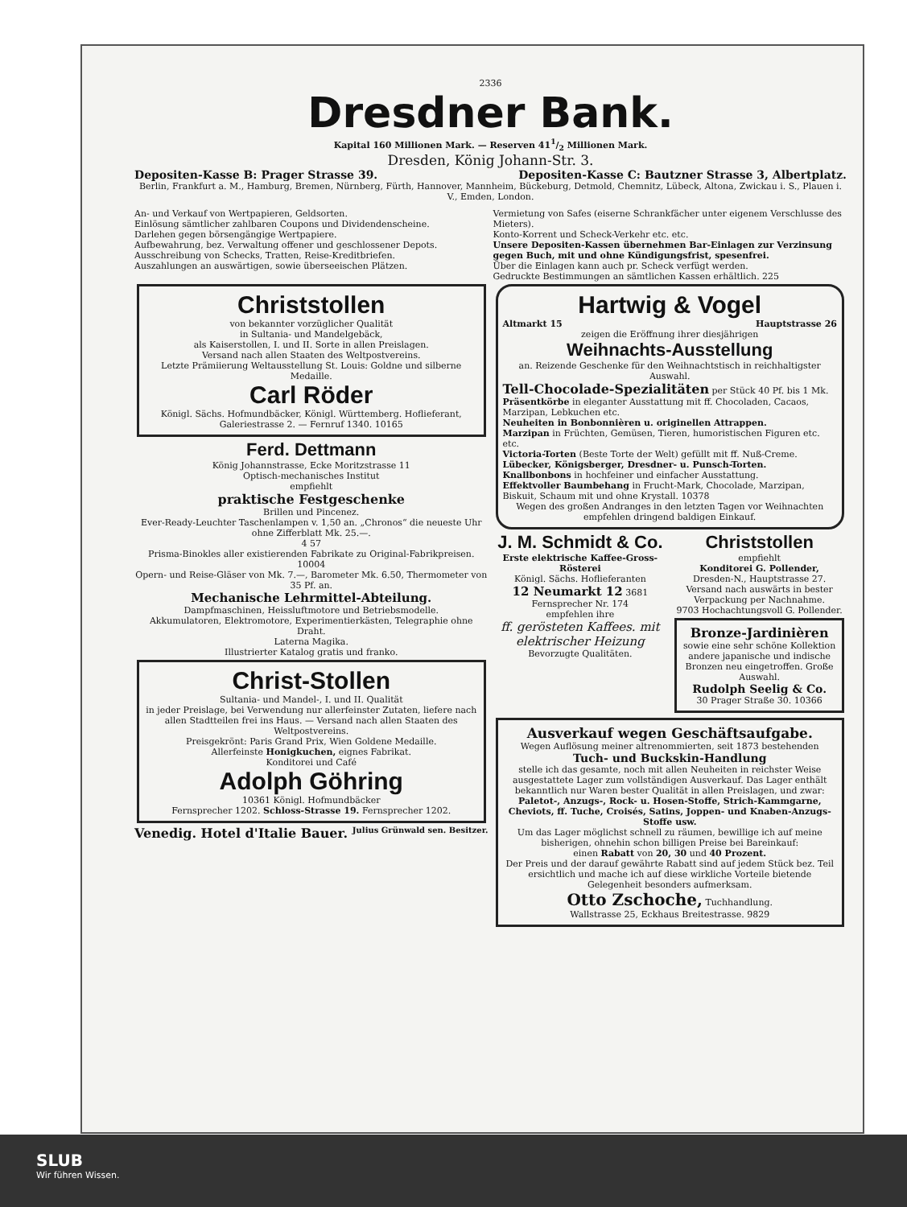2336
Dresdner Bank.
Kapital 160 Millionen Mark. — Reserven 411/2 Millionen Mark.
Dresden, König Johann-Str. 3.
Depositen-Kasse B: Prager Strasse 39. Depositen-Kasse C: Bautzner Strasse 3, Albertplatz.
Berlin, Frankfurt a. M., Hamburg, Bremen, Nürnberg, Fürth, Hannover, Mannheim, Bückeburg, Detmold, Chemnitz, Lübeck, Altona, Zwickau i. S., Plauen i. V., Emden, London.
An- und Verkauf von Wertpapieren, Geldsorten.
Einlösung sämtlicher zahlbaren Coupons und Dividendenscheine.
Darlehen gegen börsengängige Wertpapiere.
Aufbewahrung, bez. Verwaltung offener und geschlossener Depots.
Ausschreibung von Schecks, Tratten, Reise-Kreditbriefen.
Auszahlungen an auswärtigen, sowie überseeischen Plätzen.
Vermietung von Safes (eiserne Schrankfächer unter eigenem Verschlusse des Mieters).
Konto-Korrent und Scheck-Verkehr etc. etc.
Unsere Depositen-Kassen übernehmen Bar-Einlagen zur Verzinsung gegen Buch, mit und ohne Kündigungsfrist, spesenfrei.
Über die Einlagen kann auch pr. Scheck verfügt werden.
Gedruckte Bestimmungen an sämtlichen Kassen erhältlich. 225
Christstollen
von bekannter vorzüglicher Qualität
in Sultania- und Mandelgebäck,
als Kaiserstollen, I. und II. Sorte in allen Preislagen.
Versand nach allen Staaten des Weltpostvereins.
Letzte Prämiierung Weltausstellung St. Louis: Goldne und silberne Medaille.
Carl Röder
Königl. Sächs. Hofmundbäcker, Königl. Württemberg. Hoflieferant,
Galeriestrasse 2. — Fernruf 1340. 10165
Ferd. Dettmann
König Johannstrasse, Ecke Moritzstrasse 11
Optisch-mechanisches Institut
empfiehlt
praktische Festgeschenke
Brillen und Pincenez.
Ever-Ready-Leuchter Taschenlampen v. 1,50 an. „Chronos“ die neueste Uhr ohne Zifferblatt Mk. 25.—.
4 57
Prisma-Binokles aller existierenden Fabrikate zu Original-Fabrikpreisen. 10004
Opern- und Reise-Gläser von Mk. 7.—, Barometer Mk. 6.50, Thermometer von 35 Pf. an.
Mechanische Lehrmittel-Abteilung.
Dampfmaschinen, Heissluftmotore und Betriebsmodelle.
Akkumulatoren, Elektromotore, Experimentierkästen, Telegraphie ohne Draht.
Laterna Magika.
Illustrierter Katalog gratis und franko.
Christ-Stollen
Sultania- und Mandel-, I. und II. Qualität
in jeder Preislage, bei Verwendung nur allerfeinster Zutaten, liefere nach allen Stadtteilen frei ins Haus. — Versand nach allen Staaten des Weltpostvereins.
Preisgekrönt: Paris Grand Prix, Wien Goldene Medaille.
Allerfeinste Honigkuchen, eignes Fabrikat.
Konditorei und Café
Adolph Göhring
10361 Königl. Hofmundbäcker
Fernsprecher 1202. Schloss-Strasse 19. Fernsprecher 1202.
Venedig. Hotel d'Italie Bauer. Julius Grünwald sen. Besitzer.
Hartwig & Vogel
Altmarkt 15 Hauptstrasse 26
zeigen die Eröffnung ihrer diesjährigen
Weihnachts-Ausstellung
an. Reizende Geschenke für den Weihnachtstisch in reichhaltigster Auswahl.
Tell-Chocolade-Spezialitäten per Stück 40 Pf. bis 1 Mk.
Präsentkörbe in eleganter Ausstattung mit ff. Chocoladen, Cacaos, Marzipan, Lebkuchen etc.
Neuheiten in Bonbonnièren u. originellen Attrappen.
Marzipan in Früchten, Gemüsen, Tieren, humoristischen Figuren etc. etc.
Victoria-Torten (Beste Torte der Welt) gefüllt mit ff. Nuß-Creme.
Lübecker, Königsberger, Dresdner- u. Punsch-Torten.
Knallbonbons in hochfeiner und einfacher Ausstattung.
Effektvoller Baumbehang in Frucht-Mark, Chocolade, Marzipan, Biskuit, Schaum mit und ohne Krystall. 10378
Wegen des großen Andranges in den letzten Tagen vor Weihnachten empfehlen dringend baldigen Einkauf.
J. M. Schmidt & Co.
Erste elektrische Kaffee-Gross-Rösterei
Königl. Sächs. Hoflieferanten
12 Neumarkt 12 3681
Fernsprecher Nr. 174
empfehlen ihre
ff. gerösteten Kaffees. mit elektrischer Heizung
Bevorzugte Qualitäten.
Christstollen
empfiehlt
Konditorei G. Pollender,
Dresden-N., Hauptstrasse 27.
Versand nach auswärts in bester Verpackung per Nachnahme.
9703 Hochachtungsvoll G. Pollender.
Bronze-Jardinièren
sowie eine sehr schöne Kollektion andere japanische und indische Bronzen neu eingetroffen. Große Auswahl.
Rudolph Seelig & Co.
30 Prager Straße 30. 10366
Ausverkauf wegen Geschäftsaufgabe.
Wegen Auflösung meiner altrenommierten, seit 1873 bestehenden
Tuch- und Buckskin-Handlung
stelle ich das gesamte, noch mit allen Neuheiten in reichster Weise ausgestattete Lager zum vollständigen Ausverkauf. Das Lager enthält bekanntlich nur Waren bester Qualität in allen Preislagen, und zwar:
Paletot-, Anzugs-, Rock- u. Hosen-Stoffe, Strich-Kammgarne, Cheviots, ff. Tuche, Croisés, Satins, Joppen- und Knaben-Anzugs-Stoffe usw.
Um das Lager möglichst schnell zu räumen, bewillige ich auf meine bisherigen, ohnehin schon billigen Preise bei Bareinkauf:
einen Rabatt von 20, 30 und 40 Prozent.
Der Preis und der darauf gewährte Rabatt sind auf jedem Stück bez. Teil ersichtlich und mache ich auf diese wirkliche Vorteile bietende Gelegenheit besonders aufmerksam.
Otto Zschoche, Tuchhandlung.
Wallstrasse 25, Eckhaus Breitestrasse. 9829
SLUB
Wir führen Wissen.